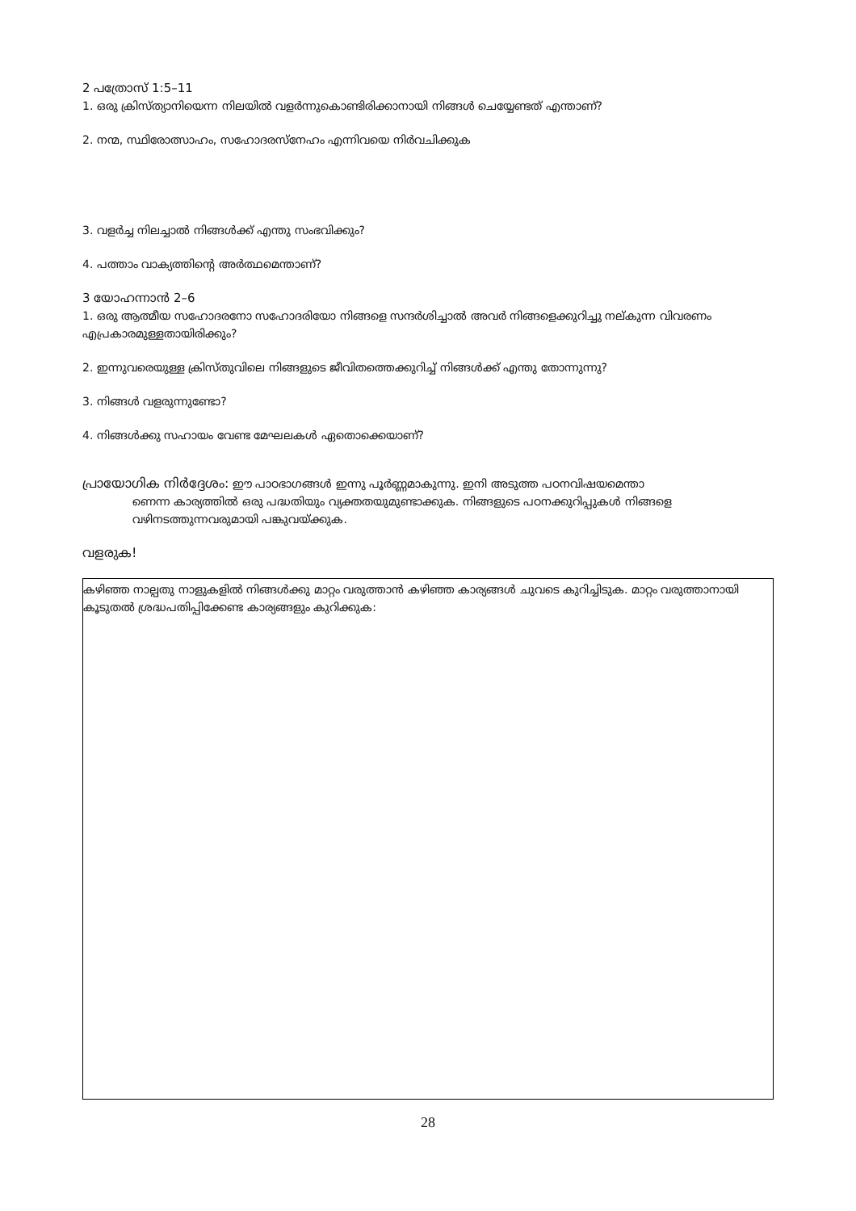2 പത്രോസ് 1:5–11
1. ഒരു ക്രിസ്ത്യാനിയെന്ന നിലയിൽ വളർന്നുകൊണ്ടിരിക്കാനായി നിങ്ങൾ ചെയ്യേണ്ടത് എന്താണ്?
2. നന്മ, സ്ഥിരോത്സാഹം, സഹോദരസ്നേഹം എന്നിവയെ നിർവചിക്കുക
3. വളർച്ച നിലച്ചാൽ നിങ്ങൾക്ക് എന്തു സംഭവിക്കും?
4. പത്താം വാക്യത്തിന്റെ അർത്ഥമെന്താണ്?
3 യോഹന്നാൻ 2–6
1. ഒരു ആത്മീയ സഹോദരനോ സഹോദരിയോ നിങ്ങളെ സന്ദർശിച്ചാൽ അവർ നിങ്ങളെക്കുറിച്ചു നല്കുന്ന വിവരണം എപ്രകാരമുള്ളതായിരിക്കും?
2. ഇന്നുവരെയുള്ള ക്രിസ്തുവിലെ നിങ്ങളുടെ ജീവിതത്തെക്കുറിച്ച് നിങ്ങൾക്ക് എന്തു തോന്നുന്നു?
3. നിങ്ങൾ വളരുന്നുണ്ടോ?
4. നിങ്ങൾക്കു സഹായം വേണ്ട മേഘലകൾ ഏതൊക്കെയാണ്?
പ്രായോഗിക നിർദ്ദേശം: ഈ പാഠഭാഗങ്ങൾ ഇന്നു പൂർണ്ണമാകുന്നു. ഇനി അടുത്ത പഠനവിഷയമെന്താ
ണെന്ന കാര്യത്തിൽ ഒരു പദ്ധതിയും വ്യക്തതയുമുണ്ടാക്കുക. നിങ്ങളുടെ പഠനക്കുറിപ്പുകൾ നിങ്ങളെ
വഴിനടത്തുന്നവരുമായി പങ്കുവയ്ക്കുക.
വളരുക!
കഴിഞ്ഞ നാല്പതു നാളുകളിൽ നിങ്ങൾക്കു മാറ്റം വരുത്താൻ കഴിഞ്ഞ കാര്യങ്ങൾ ചുവടെ കുറിച്ചിടുക. മാറ്റം വരുത്താനായി കൂടുതൽ ശ്രദ്ധപതിപ്പിക്കേണ്ട കാര്യങ്ങളും കുറിക്കുക:
28